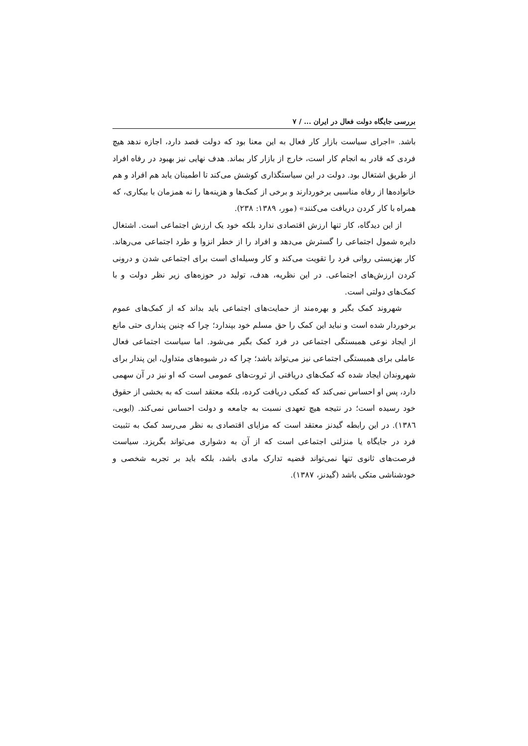بررسی جایگاه دولت فعال در ایران ... / ۷
باشد. «اجرای سیاست بازار کار فعال به این معنا بود که دولت قصد دارد، اجازه ندهد هیچ فردی که قادر به انجام کار است، خارج از بازار کار بماند. هدف نهایی نیز بهبود در رفاه افراد از طریق اشتغال بود. دولت در این سیاستگذاری کوشش می‌کند تا اطمینان یابد هم افراد و هم خانواده‌ها از رفاه مناسبی برخوردارند و برخی از کمک‌ها و هزینه‌ها را نه همزمان با بیکاری، که همراه با کار کردن دریافت می‌کنند» (مور، ۱۳۸۹: ۲۳۸).
از این دیدگاه، کار تنها ارزش اقتصادی ندارد بلکه خود یک ارزش اجتماعی است. اشتغال دایره شمول اجتماعی را گسترش می‌دهد و افراد را از خطر انزوا و طرد اجتماعی می‌رهاند. کار بهزیستی روانی فرد را تقویت می‌کند و کار وسیله‌ای است برای اجتماعی شدن و درونی کردن ارزش‌های اجتماعی. در این نظریه، هدف، تولید در حوزه‌های زیر نظر دولت و با کمک‌های دولتی است.
شهروند کمک بگیر و بهره‌مند از حمایت‌های اجتماعی باید بداند که از کمک‌های عموم برخوردار شده است و نباید این کمک را حق مسلم خود بپندارد؛ چرا که چنین پنداری حتی مانع از ایجاد نوعی همبستگی اجتماعی در فرد کمک بگیر می‌شود. اما سیاست اجتماعی فعال عاملی برای همبستگی اجتماعی نیز می‌تواند باشد؛ چرا که در شیوه‌های متداول، این پندار برای شهروندان ایجاد شده که کمک‌های دریافتی از ثروت‌های عمومی است که او نیز در آن سهمی دارد، پس او احساس نمی‌کند که کمکی دریافت کرده، بلکه معتقد است که به بخشی از حقوق خود رسیده است؛ در نتیجه هیچ تعهدی نسبت به جامعه و دولت احساس نمی‌کند. (ایوبی، ۱۳۸٦). در این رابطه گیدنز معتقد است که مزایای اقتصادی به نظر می‌رسد کمک به تثبیت فرد در جایگاه یا منزلتی اجتماعی است که از آن به دشواری می‌تواند بگریزد. سیاست فرصت‌های ثانوی تنها نمی‌تواند قضیه تدارک مادی باشد، بلکه باید بر تجربه شخصی و خودشناشی متکی باشد (گیدنز، ۱۳۸۷).